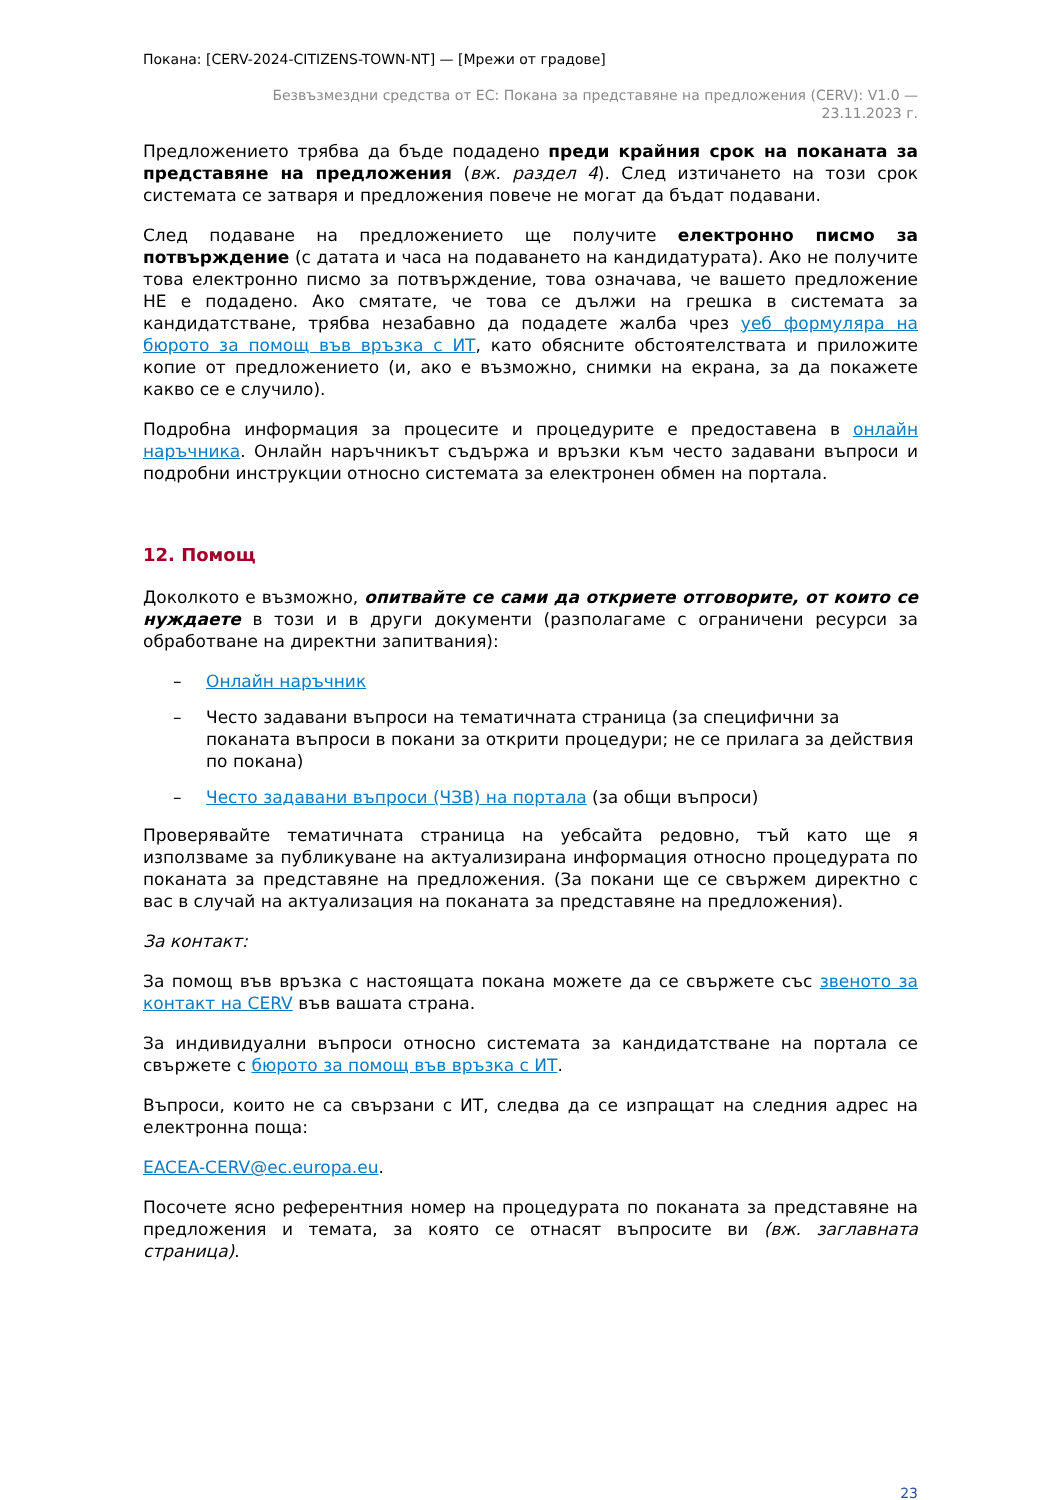Покана: [CERV-2024-CITIZENS-TOWN-NT] — [Мрежи от градове]
Безвъзмездни средства от ЕС: Покана за представяне на предложения (CERV): V1.0 —
23.11.2023 г.
Предложението трябва да бъде подадено преди крайния срок на поканата за представяне на предложения (вж. раздел 4). След изтичането на този срок системата се затваря и предложения повече не могат да бъдат подавани.
След подаване на предложението ще получите електронно писмо за потвърждение (с датата и часа на подаването на кандидатурата). Ако не получите това електронно писмо за потвърждение, това означава, че вашето предложение НЕ е подадено. Ако смятате, че това се дължи на грешка в системата за кандидатстване, трябва незабавно да подадете жалба чрез уеб формуляра на бюрото за помощ във връзка с ИТ, като обясните обстоятелствата и приложите копие от предложението (и, ако е възможно, снимки на екрана, за да покажете какво се е случило).
Подробна информация за процесите и процедурите е предоставена в онлайн наръчника. Онлайн наръчникът съдържа и връзки към често задавани въпроси и подробни инструкции относно системата за електронен обмен на портала.
12. Помощ
Доколкото е възможно, опитвайте се сами да откриете отговорите, от които се нуждаете в този и в други документи (разполагаме с ограничени ресурси за обработване на директни запитвания):
– Онлайн наръчник
– Често задавани въпроси на тематичната страница (за специфични за поканата въпроси в покани за открити процедури; не се прилага за действия по покана)
– Често задавани въпроси (ЧЗВ) на портала (за общи въпроси)
Проверявайте тематичната страница на уебсайта редовно, тъй като ще я използваме за публикуване на актуализирана информация относно процедурата по поканата за представяне на предложения. (За покани ще се свържем директно с вас в случай на актуализация на поканата за представяне на предложения).
За контакт:
За помощ във връзка с настоящата покана можете да се свържете със звеното за контакт на CERV във вашата страна.
За индивидуални въпроси относно системата за кандидатстване на портала се свържете с бюрото за помощ във връзка с ИТ.
Въпроси, които не са свързани с ИТ, следва да се изпращат на следния адрес на електронна поща:
EACEA-CERV@ec.europa.eu.
Посочете ясно референтния номер на процедурата по поканата за представяне на предложения и темата, за която се отнасят въпросите ви (вж. заглавната страница).
23